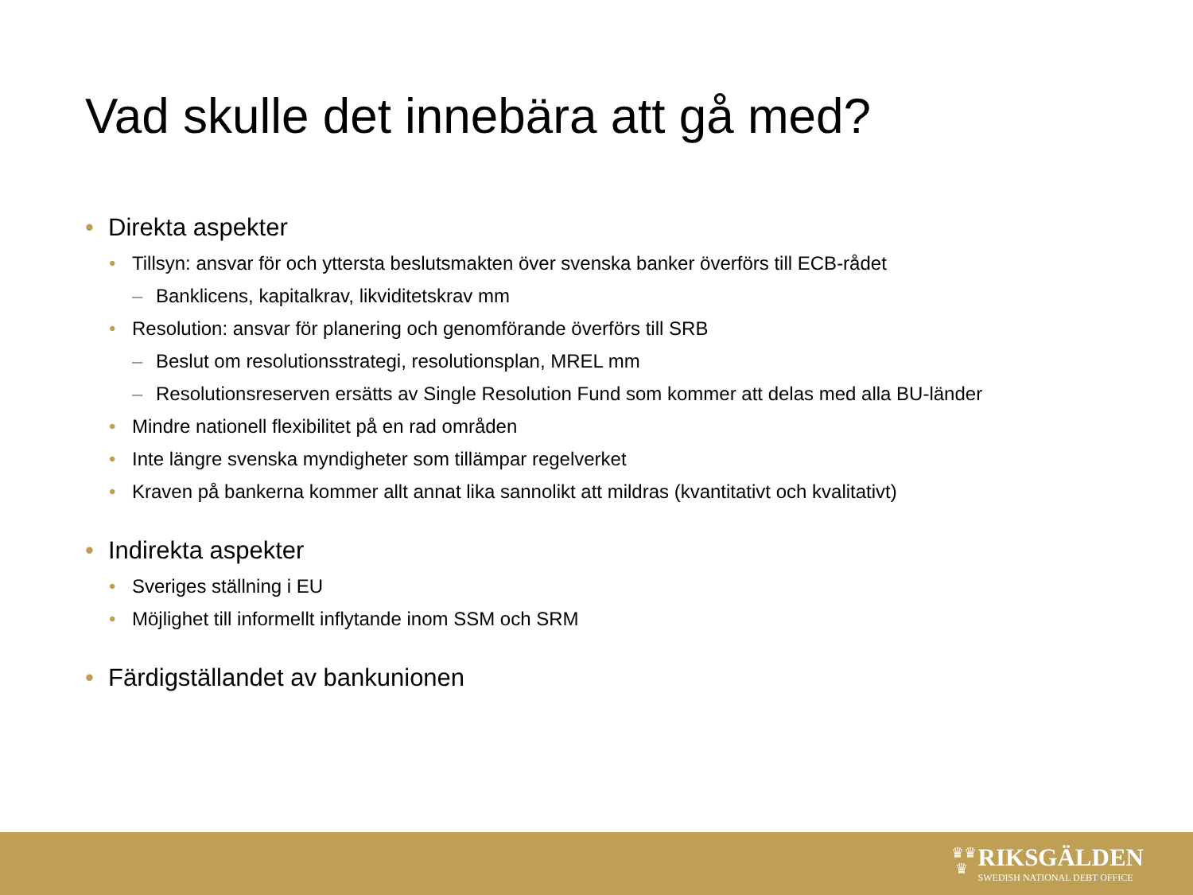Vad skulle det innebära att gå med?
• Direkta aspekter
• Tillsyn: ansvar för och yttersta beslutsmakten över svenska banker överförs till ECB-rådet
– Banklicens, kapitalkrav, likviditetskrav mm
• Resolution: ansvar för planering och genomförande överförs till SRB
– Beslut om resolutionsstrategi, resolutionsplan, MREL mm
– Resolutionsreserven ersätts av Single Resolution Fund som kommer att delas med alla BU-länder
• Mindre nationell flexibilitet på en rad områden
• Inte längre svenska myndigheter som tillämpar regelverket
• Kraven på bankerna kommer allt annat lika sannolikt att mildras (kvantitativt och kvalitativt)
• Indirekta aspekter
• Sveriges ställning i EU
• Möjlighet till informellt inflytande inom SSM och SRM
• Färdigställandet av bankunionen
♛♛
♛
RIKSGÄLDEN
SWEDISH NATIONAL DEBT OFFICE